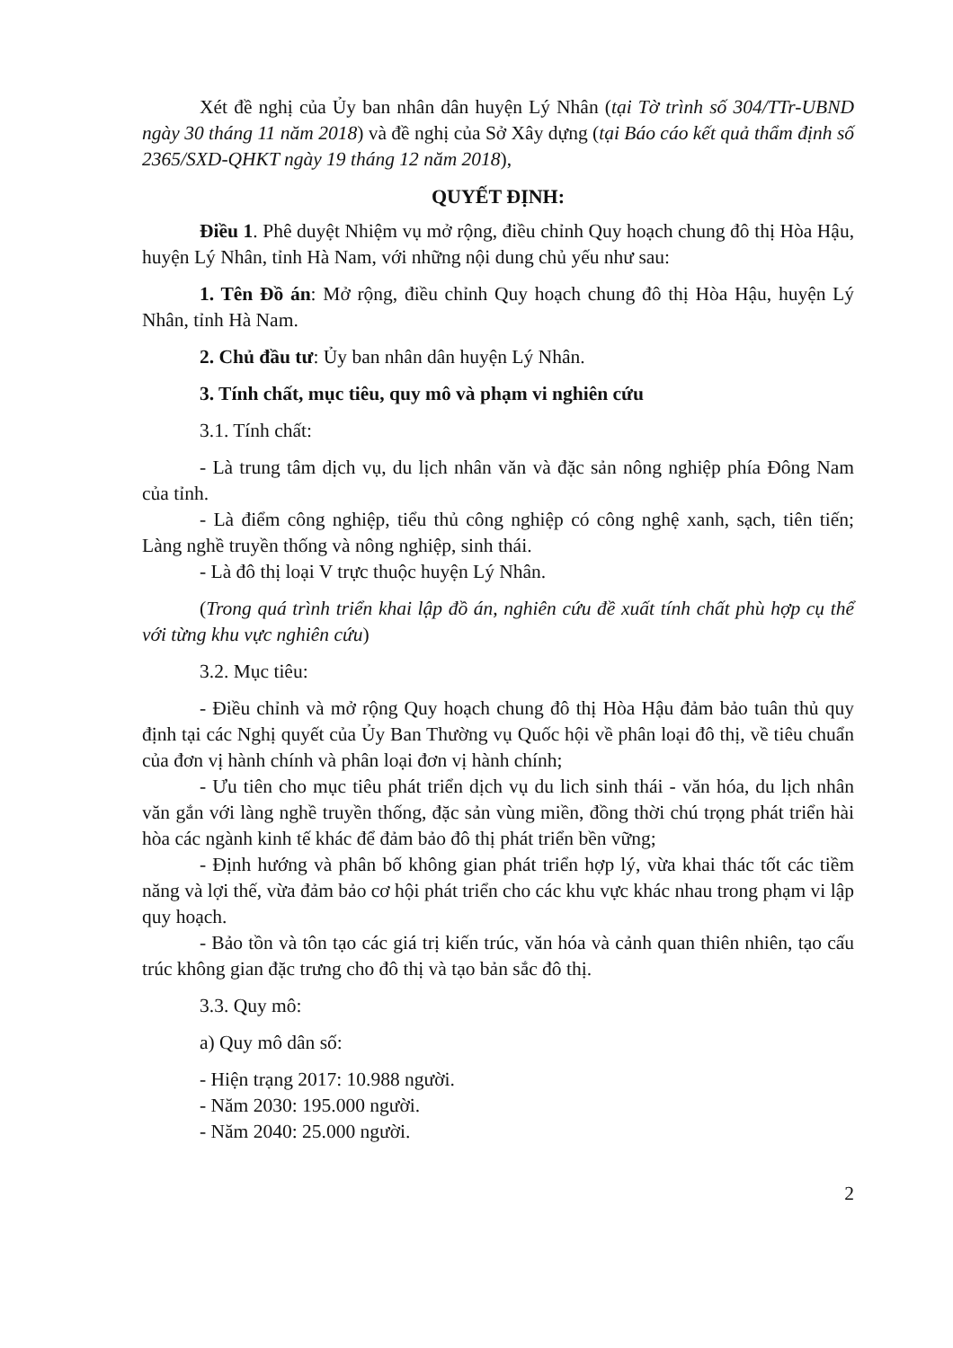Xét đề nghị của Ủy ban nhân dân huyện Lý Nhân (tại Tờ trình số 304/TTr-UBND ngày 30 tháng 11 năm 2018) và đề nghị của Sở Xây dựng (tại Báo cáo kết quả thẩm định số 2365/SXD-QHKT ngày 19 tháng 12 năm 2018),
QUYẾT ĐỊNH:
Điều 1. Phê duyệt Nhiệm vụ mở rộng, điều chỉnh Quy hoạch chung đô thị Hòa Hậu, huyện Lý Nhân, tỉnh Hà Nam, với những nội dung chủ yếu như sau:
1. Tên Đồ án: Mở rộng, điều chỉnh Quy hoạch chung đô thị Hòa Hậu, huyện Lý Nhân, tỉnh Hà Nam.
2. Chủ đầu tư: Ủy ban nhân dân huyện Lý Nhân.
3. Tính chất, mục tiêu, quy mô và phạm vi nghiên cứu
3.1. Tính chất:
- Là trung tâm dịch vụ, du lịch nhân văn và đặc sản nông nghiệp phía Đông Nam của tỉnh.
- Là điểm công nghiệp, tiểu thủ công nghiệp có công nghệ xanh, sạch, tiên tiến; Làng nghề truyền thống và nông nghiệp, sinh thái.
- Là đô thị loại V trực thuộc huyện Lý Nhân.
(Trong quá trình triển khai lập đồ án, nghiên cứu đề xuất tính chất phù hợp cụ thể với từng khu vực nghiên cứu)
3.2. Mục tiêu:
- Điều chỉnh và mở rộng Quy hoạch chung đô thị Hòa Hậu đảm bảo tuân thủ quy định tại các Nghị quyết của Ủy Ban Thường vụ Quốc hội về phân loại đô thị, về tiêu chuẩn của đơn vị hành chính và phân loại đơn vị hành chính;
- Ưu tiên cho mục tiêu phát triển dịch vụ du lich sinh thái - văn hóa, du lịch nhân văn gắn với làng nghề truyền thống, đặc sản vùng miền, đồng thời chú trọng phát triển hài hòa các ngành kinh tế khác để đảm bảo đô thị phát triển bền vững;
- Định hướng và phân bố không gian phát triển hợp lý, vừa khai thác tốt các tiềm năng và lợi thế, vừa đảm bảo cơ hội phát triển cho các khu vực khác nhau trong phạm vi lập quy hoạch.
- Bảo tồn và tôn tạo các giá trị kiến trúc, văn hóa và cảnh quan thiên nhiên, tạo cấu trúc không gian đặc trưng cho đô thị và tạo bản sắc đô thị.
3.3. Quy mô:
a) Quy mô dân số:
- Hiện trạng 2017: 10.988 người.
- Năm 2030: 195.000 người.
- Năm 2040: 25.000 người.
2